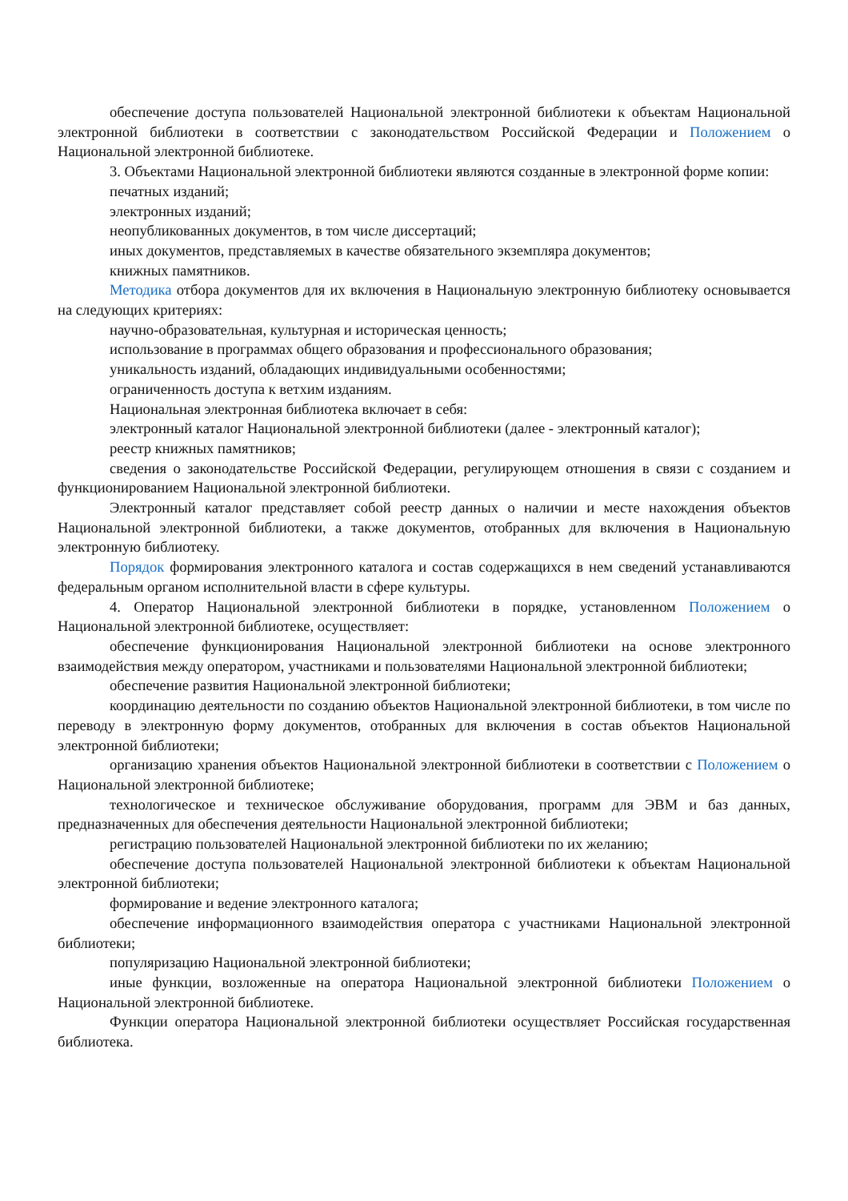обеспечение доступа пользователей Национальной электронной библиотеки к объектам Национальной электронной библиотеки в соответствии с законодательством Российской Федерации и Положением о Национальной электронной библиотеке.
3. Объектами Национальной электронной библиотеки являются созданные в электронной форме копии:
печатных изданий;
электронных изданий;
неопубликованных документов, в том числе диссертаций;
иных документов, представляемых в качестве обязательного экземпляра документов;
книжных памятников.
Методика отбора документов для их включения в Национальную электронную библиотеку основывается на следующих критериях:
научно-образовательная, культурная и историческая ценность;
использование в программах общего образования и профессионального образования;
уникальность изданий, обладающих индивидуальными особенностями;
ограниченность доступа к ветхим изданиям.
Национальная электронная библиотека включает в себя:
электронный каталог Национальной электронной библиотеки (далее - электронный каталог);
реестр книжных памятников;
сведения о законодательстве Российской Федерации, регулирующем отношения в связи с созданием и функционированием Национальной электронной библиотеки.
Электронный каталог представляет собой реестр данных о наличии и месте нахождения объектов Национальной электронной библиотеки, а также документов, отобранных для включения в Национальную электронную библиотеку.
Порядок формирования электронного каталога и состав содержащихся в нем сведений устанавливаются федеральным органом исполнительной власти в сфере культуры.
4. Оператор Национальной электронной библиотеки в порядке, установленном Положением о Национальной электронной библиотеке, осуществляет:
обеспечение функционирования Национальной электронной библиотеки на основе электронного взаимодействия между оператором, участниками и пользователями Национальной электронной библиотеки;
обеспечение развития Национальной электронной библиотеки;
координацию деятельности по созданию объектов Национальной электронной библиотеки, в том числе по переводу в электронную форму документов, отобранных для включения в состав объектов Национальной электронной библиотеки;
организацию хранения объектов Национальной электронной библиотеки в соответствии с Положением о Национальной электронной библиотеке;
технологическое и техническое обслуживание оборудования, программ для ЭВМ и баз данных, предназначенных для обеспечения деятельности Национальной электронной библиотеки;
регистрацию пользователей Национальной электронной библиотеки по их желанию;
обеспечение доступа пользователей Национальной электронной библиотеки к объектам Национальной электронной библиотеки;
формирование и ведение электронного каталога;
обеспечение информационного взаимодействия оператора с участниками Национальной электронной библиотеки;
популяризацию Национальной электронной библиотеки;
иные функции, возложенные на оператора Национальной электронной библиотеки Положением о Национальной электронной библиотеке.
Функции оператора Национальной электронной библиотеки осуществляет Российская государственная библиотека.